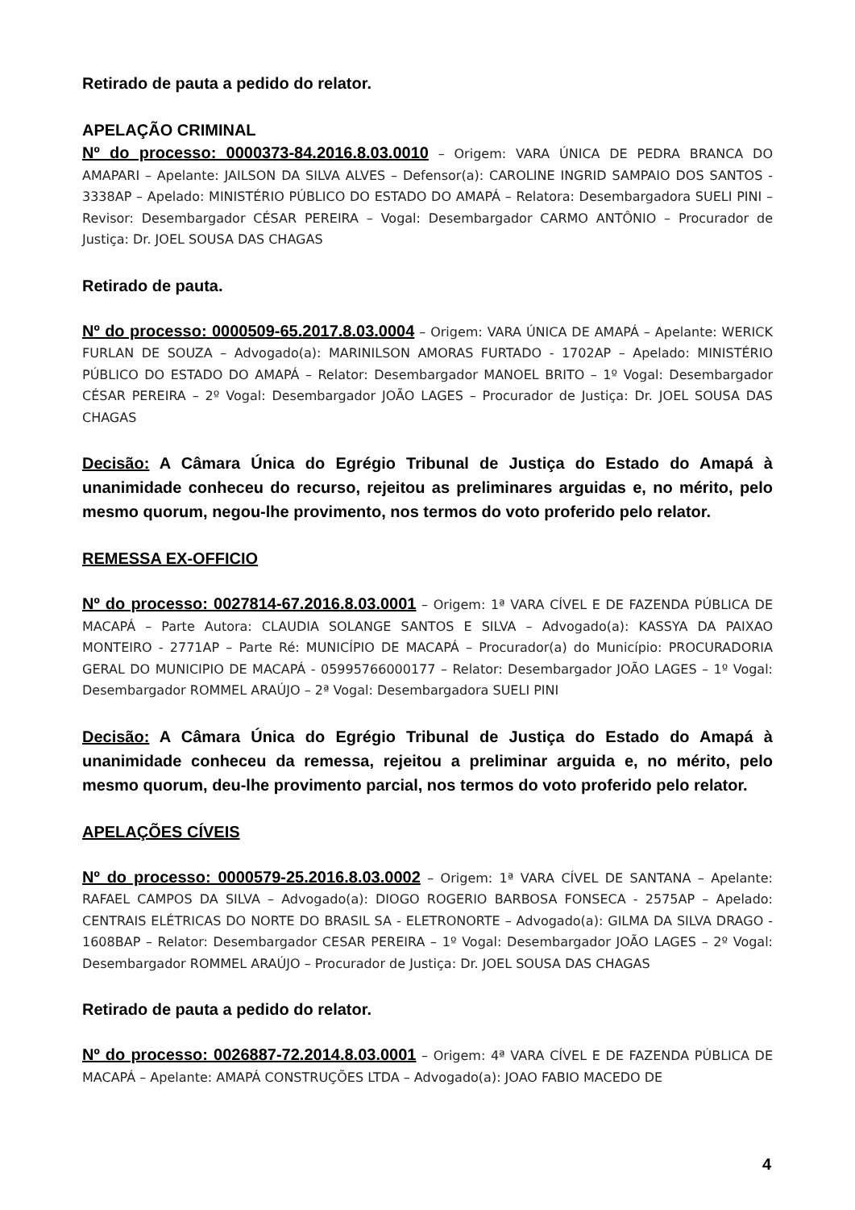Retirado de pauta a pedido do relator.
APELAÇÃO CRIMINAL
Nº do processo: 0000373-84.2016.8.03.0010 – Origem: VARA ÚNICA DE PEDRA BRANCA DO AMAPARI – Apelante: JAILSON DA SILVA ALVES – Defensor(a): CAROLINE INGRID SAMPAIO DOS SANTOS - 3338AP – Apelado: MINISTÉRIO PÚBLICO DO ESTADO DO AMAPÁ – Relatora: Desembargadora SUELI PINI – Revisor: Desembargador CÉSAR PEREIRA – Vogal: Desembargador CARMO ANTÔNIO – Procurador de Justiça: Dr. JOEL SOUSA DAS CHAGAS
Retirado de pauta.
Nº do processo: 0000509-65.2017.8.03.0004 – Origem: VARA ÚNICA DE AMAPÁ – Apelante: WERICK FURLAN DE SOUZA – Advogado(a): MARINILSON AMORAS FURTADO - 1702AP – Apelado: MINISTÉRIO PÚBLICO DO ESTADO DO AMAPÁ – Relator: Desembargador MANOEL BRITO – 1º Vogal: Desembargador CÉSAR PEREIRA – 2º Vogal: Desembargador JOÃO LAGES – Procurador de Justiça: Dr. JOEL SOUSA DAS CHAGAS
Decisão: A Câmara Única do Egrégio Tribunal de Justiça do Estado do Amapá à unanimidade conheceu do recurso, rejeitou as preliminares arguidas e, no mérito, pelo mesmo quorum, negou-lhe provimento, nos termos do voto proferido pelo relator.
REMESSA EX-OFFICIO
Nº do processo: 0027814-67.2016.8.03.0001 – Origem: 1ª VARA CÍVEL E DE FAZENDA PÚBLICA DE MACAPÁ – Parte Autora: CLAUDIA SOLANGE SANTOS E SILVA – Advogado(a): KASSYA DA PAIXAO MONTEIRO - 2771AP – Parte Ré: MUNICÍPIO DE MACAPÁ – Procurador(a) do Município: PROCURADORIA GERAL DO MUNICIPIO DE MACAPÁ - 05995766000177 – Relator: Desembargador JOÃO LAGES – 1º Vogal: Desembargador ROMMEL ARAÚJO – 2ª Vogal: Desembargadora SUELI PINI
Decisão: A Câmara Única do Egrégio Tribunal de Justiça do Estado do Amapá à unanimidade conheceu da remessa, rejeitou a preliminar arguida e, no mérito, pelo mesmo quorum, deu-lhe provimento parcial, nos termos do voto proferido pelo relator.
APELAÇÕES CÍVEIS
Nº do processo: 0000579-25.2016.8.03.0002 – Origem: 1ª VARA CÍVEL DE SANTANA – Apelante: RAFAEL CAMPOS DA SILVA – Advogado(a): DIOGO ROGERIO BARBOSA FONSECA - 2575AP – Apelado: CENTRAIS ELÉTRICAS DO NORTE DO BRASIL SA - ELETRONORTE – Advogado(a): GILMA DA SILVA DRAGO - 1608BAP – Relator: Desembargador CESAR PEREIRA – 1º Vogal: Desembargador JOÃO LAGES – 2º Vogal: Desembargador ROMMEL ARAÚJO – Procurador de Justiça: Dr. JOEL SOUSA DAS CHAGAS
Retirado de pauta a pedido do relator.
Nº do processo: 0026887-72.2014.8.03.0001 – Origem: 4ª VARA CÍVEL E DE FAZENDA PÚBLICA DE MACAPÁ – Apelante: AMAPÁ CONSTRUÇÕES LTDA – Advogado(a): JOAO FABIO MACEDO DE
4